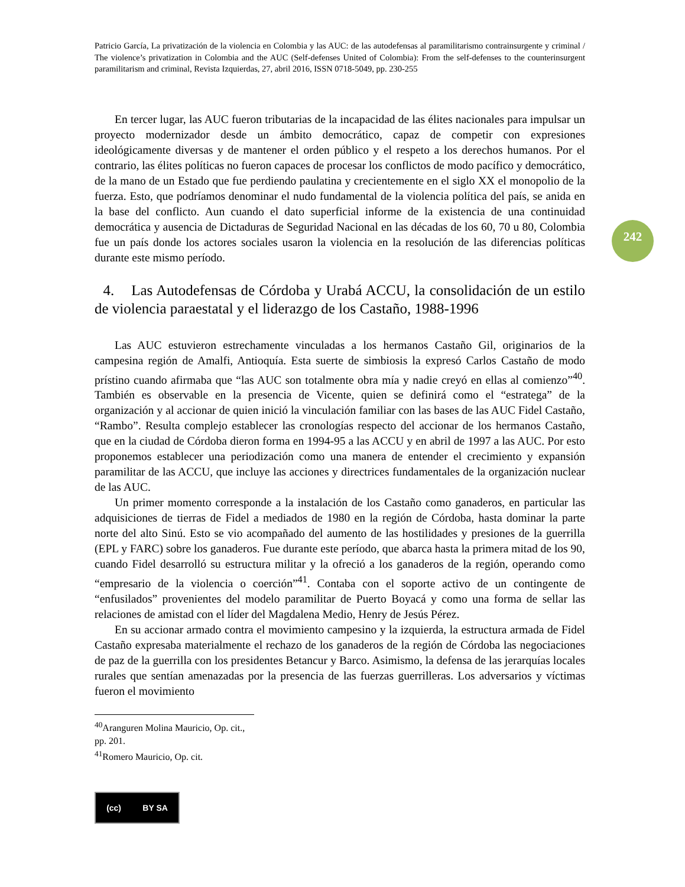242
Patricio García, La privatización de la violencia en Colombia y las AUC: de las autodefensas al paramilitarismo contrainsurgente y criminal / The violence’s privatization in Colombia and the AUC (Self-defenses United of Colombia): From the self-defenses to the counterinsurgent paramilitarism and criminal, Revista Izquierdas, 27, abril 2016, ISSN 0718-5049, pp. 230-255
En tercer lugar, las AUC fueron tributarias de la incapacidad de las élites nacionales para impulsar un proyecto modernizador desde un ámbito democrático, capaz de competir con expresiones ideológicamente diversas y de mantener el orden público y el respeto a los derechos humanos. Por el contrario, las élites políticas no fueron capaces de procesar los conflictos de modo pacífico y democrático, de la mano de un Estado que fue perdiendo paulatina y crecientemente en el siglo XX el monopolio de la fuerza. Esto, que podríamos denominar el nudo fundamental de la violencia política del país, se anida en la base del conflicto. Aun cuando el dato superficial informe de la existencia de una continuidad democrática y ausencia de Dictaduras de Seguridad Nacional en las décadas de los 60, 70 u 80, Colombia fue un país donde los actores sociales usaron la violencia en la resolución de las diferencias políticas durante este mismo período.
4. Las Autodefensas de Córdoba y Urabá ACCU, la consolidación de un estilo de violencia paraestatal y el liderazgo de los Castaño, 1988-1996
Las AUC estuvieron estrechamente vinculadas a los hermanos Castaño Gil, originarios de la campesina región de Amalfi, Antioquía. Esta suerte de simbiosis la expresó Carlos Castaño de modo prístino cuando afirmaba que “las AUC son totalmente obra mía y nadie creyó en ellas al comienzo”<sup>40</sup>. También es observable en la presencia de Vicente, quien se definirá como el “estratega” de la organización y al accionar de quien inició la vinculación familiar con las bases de las AUC Fidel Castaño, “Rambo”. Resulta complejo establecer las cronologías respecto del accionar de los hermanos Castaño, que en la ciudad de Córdoba dieron forma en 1994-95 a las ACCU y en abril de 1997 a las AUC. Por esto proponemos establecer una periodización como una manera de entender el crecimiento y expansión paramilitar de las ACCU, que incluye las acciones y directrices fundamentales de la organización nuclear de las AUC.
Un primer momento corresponde a la instalación de los Castaño como ganaderos, en particular las adquisiciones de tierras de Fidel a mediados de 1980 en la región de Córdoba, hasta dominar la parte norte del alto Sinú. Esto se vio acompañado del aumento de las hostilidades y presiones de la guerrilla (EPL y FARC) sobre los ganaderos. Fue durante este período, que abarca hasta la primera mitad de los 90, cuando Fidel desarrolló su estructura militar y la ofreció a los ganaderos de la región, operando como “empresario de la violencia o coerción”<sup>41</sup>. Contaba con el soporte activo de un contingente de “enfusilados” provenientes del modelo paramilitar de Puerto Boyacá y como una forma de sellar las relaciones de amistad con el líder del Magdalena Medio, Henry de Jesús Pérez.
En su accionar armado contra el movimiento campesino y la izquierda, la estructura armada de Fidel Castaño expresaba materialmente el rechazo de los ganaderos de la región de Córdoba las negociaciones de paz de la guerrilla con los presidentes Betancur y Barco. Asimismo, la defensa de las jerarquías locales rurales que sentían amenazadas por la presencia de las fuerzas guerrilleras. Los adversarios y víctimas fueron el movimiento
<sup>40</sup> Aranguren Molina Mauricio, Op. cit., pp. 201.
<sup>41</sup> Romero Mauricio, Op. cit.
(cc) BY SA